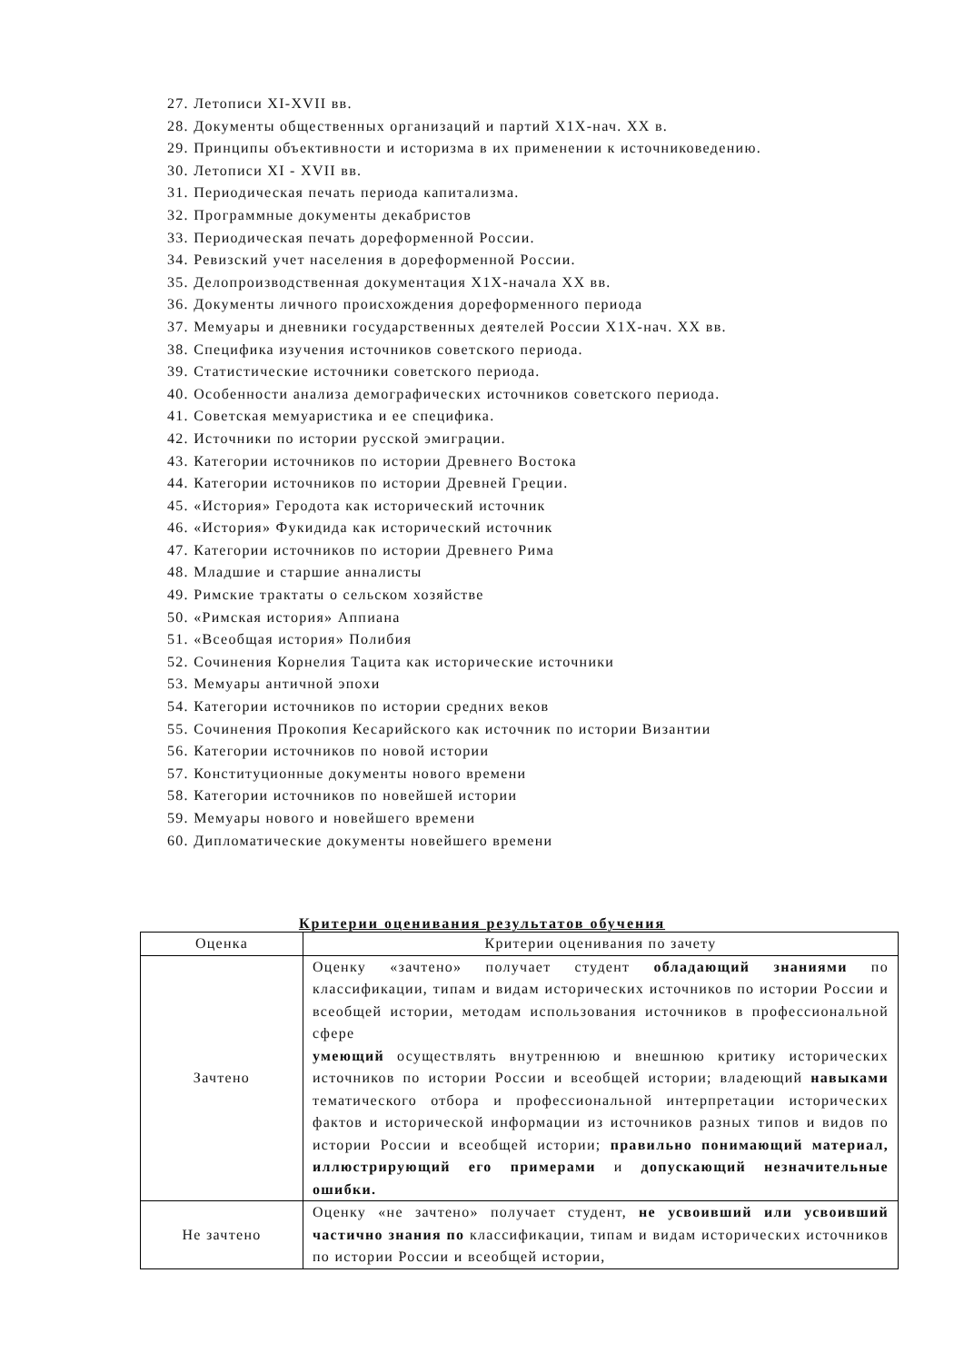27. Летописи XI-XVII вв.
28. Документы общественных организаций и партий Х1Х-нач. XX в.
29. Принципы объективности и историзма в их применении к источниковедению.
30. Летописи XI - XVII вв.
31. Периодическая печать периода капитализма.
32. Программные документы декабристов
33. Периодическая печать дореформенной России.
34. Ревизский учет населения в дореформенной России.
35. Делопроизводственная документация Х1Х-начала XX вв.
36. Документы личного происхождения дореформенного периода
37. Мемуары и дневники государственных деятелей России Х1Х-нач. XX вв.
38. Специфика изучения источников советского периода.
39. Статистические источники советского периода.
40. Особенности анализа демографических источников советского периода.
41. Советская мемуаристика и ее специфика.
42. Источники по истории русской эмиграции.
43. Категории источников по истории Древнего Востока
44. Категории источников по истории Древней Греции.
45. «История» Геродота как исторический источник
46. «История» Фукидида как исторический источник
47. Категории источников по истории Древнего Рима
48. Младшие и старшие анналисты
49. Римские трактаты о сельском хозяйстве
50. «Римская история» Аппиана
51. «Всеобщая история» Полибия
52. Сочинения Корнелия Тацита как исторические источники
53. Мемуары античной эпохи
54. Категории источников по истории средних веков
55. Сочинения Прокопия Кесарийского как источник по истории Византии
56. Категории источников по новой истории
57. Конституционные документы нового времени
58. Категории источников по новейшей истории
59. Мемуары нового и новейшего времени
60. Дипломатические документы новейшего времени
Критерии оценивания результатов обучения
| Оценка | Критерии оценивания по зачету |
| Зачтено | Оценку «зачтено» получает студент обладающий знаниями по классификации, типам и видам исторических источников по истории России и всеобщей истории, методам использования источников в профессиональной сфере умеющий осуществлять внутреннюю и внешнюю критику исторических источников по истории России и всеобщей истории; владеющий навыками тематического отбора и профессиональной интерпретации исторических фактов и исторической информации из источников разных типов и видов по истории России и всеобщей истории; правильно понимающий материал, иллюстрирующий его примерами и допускающий незначительные ошибки. |
| Не зачтено | Оценку «не зачтено» получает студент, не усвоивший или усвоивший частично знания по классификации, типам и видам исторических источников по истории России и всеобщей истории, |